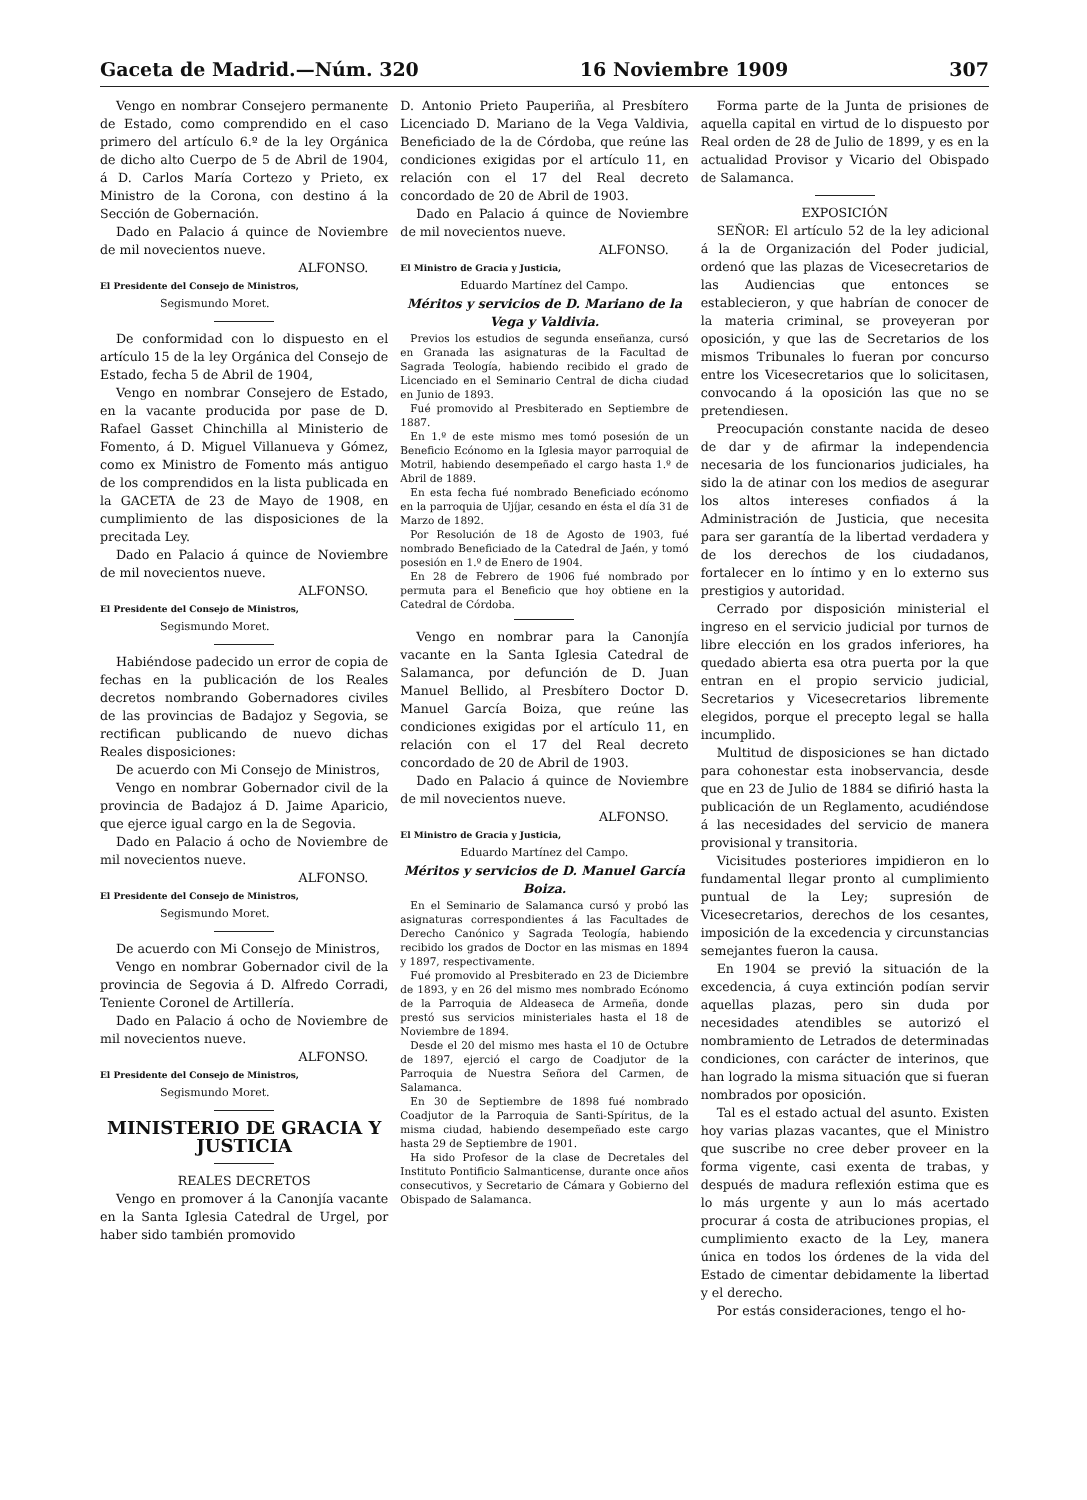Gaceta de Madrid.—Núm. 320 16 Noviembre 1909 307
Vengo en nombrar Consejero permanente de Estado, como comprendido en el caso primero del artículo 6.º de la ley Orgánica de dicho alto Cuerpo de 5 de Abril de 1904, á D. Carlos María Cortezo y Prieto, ex Ministro de la Corona, con destino á la Sección de Gobernación.
Dado en Palacio á quince de Noviembre de mil novecientos nueve.
ALFONSO.
El Presidente del Consejo de Ministros,
Segismundo Moret.
De conformidad con lo dispuesto en el artículo 15 de la ley Orgánica del Consejo de Estado, fecha 5 de Abril de 1904,
Vengo en nombrar Consejero de Estado, en la vacante producida por pase de D. Rafael Gasset Chinchilla al Ministerio de Fomento, á D. Miguel Villanueva y Gómez, como ex Ministro de Fomento más antiguo de los comprendidos en la lista publicada en la GACETA de 23 de Mayo de 1908, en cumplimiento de las disposiciones de la precitada Ley.
Dado en Palacio á quince de Noviembre de mil novecientos nueve.
ALFONSO.
El Presidente del Consejo de Ministros,
Segismundo Moret.
Habiéndose padecido un error de copia de fechas en la publicación de los Reales decretos nombrando Gobernadores civiles de las provincias de Badajoz y Segovia, se rectifican publicando de nuevo dichas Reales disposiciones:
De acuerdo con Mi Consejo de Ministros,
Vengo en nombrar Gobernador civil de la provincia de Badajoz á D. Jaime Aparicio, que ejerce igual cargo en la de Segovia.
Dado en Palacio á ocho de Noviembre de mil novecientos nueve.
ALFONSO.
El Presidente del Consejo de Ministros,
Segismundo Moret.
De acuerdo con Mi Consejo de Ministros,
Vengo en nombrar Gobernador civil de la provincia de Segovia á D. Alfredo Corradi, Teniente Coronel de Artillería.
Dado en Palacio á ocho de Noviembre de mil novecientos nueve.
ALFONSO.
El Presidente del Consejo de Ministros,
Segismundo Moret.
MINISTERIO DE GRACIA Y JUSTICIA
REALES DECRETOS
Vengo en promover á la Canonjía vacante en la Santa Iglesia Catedral de Urgel, por haber sido también promovido
D. Antonio Prieto Pauperiña, al Presbítero Licenciado D. Mariano de la Vega Valdivia, Beneficiado de la de Córdoba, que reúne las condiciones exigidas por el artículo 11, en relación con el 17 del Real decreto concordado de 20 de Abril de 1903.
Dado en Palacio á quince de Noviembre de mil novecientos nueve.
ALFONSO.
El Ministro de Gracia y Justicia,
Eduardo Martínez del Campo.
Méritos y servicios de D. Mariano de la Vega y Valdivia.
Previos los estudios de segunda enseñanza, cursó en Granada las asignaturas de la Facultad de Sagrada Teología, habiendo recibido el grado de Licenciado en el Seminario Central de dicha ciudad en Junio de 1893.
Fué promovido al Presbiterado en Septiembre de 1887.
En 1.º de este mismo mes tomó posesión de un Beneficio Ecónomo en la Iglesia mayor parroquial de Motril, habiendo desempeñado el cargo hasta 1.º de Abril de 1889.
En esta fecha fué nombrado Beneficiado ecónomo en la parroquia de Ujíjar, cesando en ésta el día 31 de Marzo de 1892.
Por Resolución de 18 de Agosto de 1903, fué nombrado Beneficiado de la Catedral de Jaén, y tomó posesión en 1.º de Enero de 1904.
En 28 de Febrero de 1906 fué nombrado por permuta para el Beneficio que hoy obtiene en la Catedral de Córdoba.
Vengo en nombrar para la Canonjía vacante en la Santa Iglesia Catedral de Salamanca, por defunción de D. Juan Manuel Bellido, al Presbítero Doctor D. Manuel García Boiza, que reúne las condiciones exigidas por el artículo 11, en relación con el 17 del Real decreto concordado de 20 de Abril de 1903.
Dado en Palacio á quince de Noviembre de mil novecientos nueve.
ALFONSO.
El Ministro de Gracia y Justicia,
Eduardo Martínez del Campo.
Méritos y servicios de D. Manuel García Boiza.
En el Seminario de Salamanca cursó y probó las asignaturas correspondientes á las Facultades de Derecho Canónico y Sagrada Teología, habiendo recibido los grados de Doctor en las mismas en 1894 y 1897, respectivamente.
Fué promovido al Presbiterado en 23 de Diciembre de 1893, y en 26 del mismo mes nombrado Ecónomo de la Parroquia de Aldeaseca de Armeña, donde prestó sus servicios ministeriales hasta el 18 de Noviembre de 1894.
Desde el 20 del mismo mes hasta el 10 de Octubre de 1897, ejerció el cargo de Coadjutor de la Parroquia de Nuestra Señora del Carmen, de Salamanca.
En 30 de Septiembre de 1898 fué nombrado Coadjutor de la Parroquia de Santi-Spíritus, de la misma ciudad, habiendo desempeñado este cargo hasta 29 de Septiembre de 1901.
Ha sido Profesor de la clase de Decretales del Instituto Pontificio Salmanticense, durante once años consecutivos, y Secretario de Cámara y Gobierno del Obispado de Salamanca.
Forma parte de la Junta de prisiones de aquella capital en virtud de lo dispuesto por Real orden de 28 de Julio de 1899, y es en la actualidad Provisor y Vicario del Obispado de Salamanca.
EXPOSICIÓN
SEÑOR: El artículo 52 de la ley adicional á la de Organización del Poder judicial, ordenó que las plazas de Vicesecretarios de las Audiencias que entonces se establecieron, y que habrían de conocer de la materia criminal, se proveyeran por oposición, y que las de Secretarios de los mismos Tribunales lo fueran por concurso entre los Vicesecretarios que lo solicitasen, convocando á la oposición las que no se pretendiesen.
Preocupación constante nacida de deseo de dar y de afirmar la independencia necesaria de los funcionarios judiciales, ha sido la de atinar con los medios de asegurar los altos intereses confiados á la Administración de Justicia, que necesita para ser garantía de la libertad verdadera y de los derechos de los ciudadanos, fortalecer en lo íntimo y en lo externo sus prestigios y autoridad.
Cerrado por disposición ministerial el ingreso en el servicio judicial por turnos de libre elección en los grados inferiores, ha quedado abierta esa otra puerta por la que entran en el propio servicio judicial, Secretarios y Vicesecretarios libremente elegidos, porque el precepto legal se halla incumplido.
Multitud de disposiciones se han dictado para cohonestar esta inobservancia, desde que en 23 de Julio de 1884 se difirió hasta la publicación de un Reglamento, acudiéndose á las necesidades del servicio de manera provisional y transitoria.
Vicisitudes posteriores impidieron en lo fundamental llegar pronto al cumplimiento puntual de la Ley; supresión de Vicesecretarios, derechos de los cesantes, imposición de la excedencia y circunstancias semejantes fueron la causa.
En 1904 se previó la situación de la excedencia, á cuya extinción podían servir aquellas plazas, pero sin duda por necesidades atendibles se autorizó el nombramiento de Letrados de determinadas condiciones, con carácter de interinos, que han logrado la misma situación que si fueran nombrados por oposición.
Tal es el estado actual del asunto. Existen hoy varias plazas vacantes, que el Ministro que suscribe no cree deber proveer en la forma vigente, casi exenta de trabas, y después de madura reflexión estima que es lo más urgente y aun lo más acertado procurar á costa de atribuciones propias, el cumplimiento exacto de la Ley, manera única en todos los órdenes de la vida del Estado de cimentar debidamente la libertad y el derecho.
Por estás consideraciones, tengo el ho-